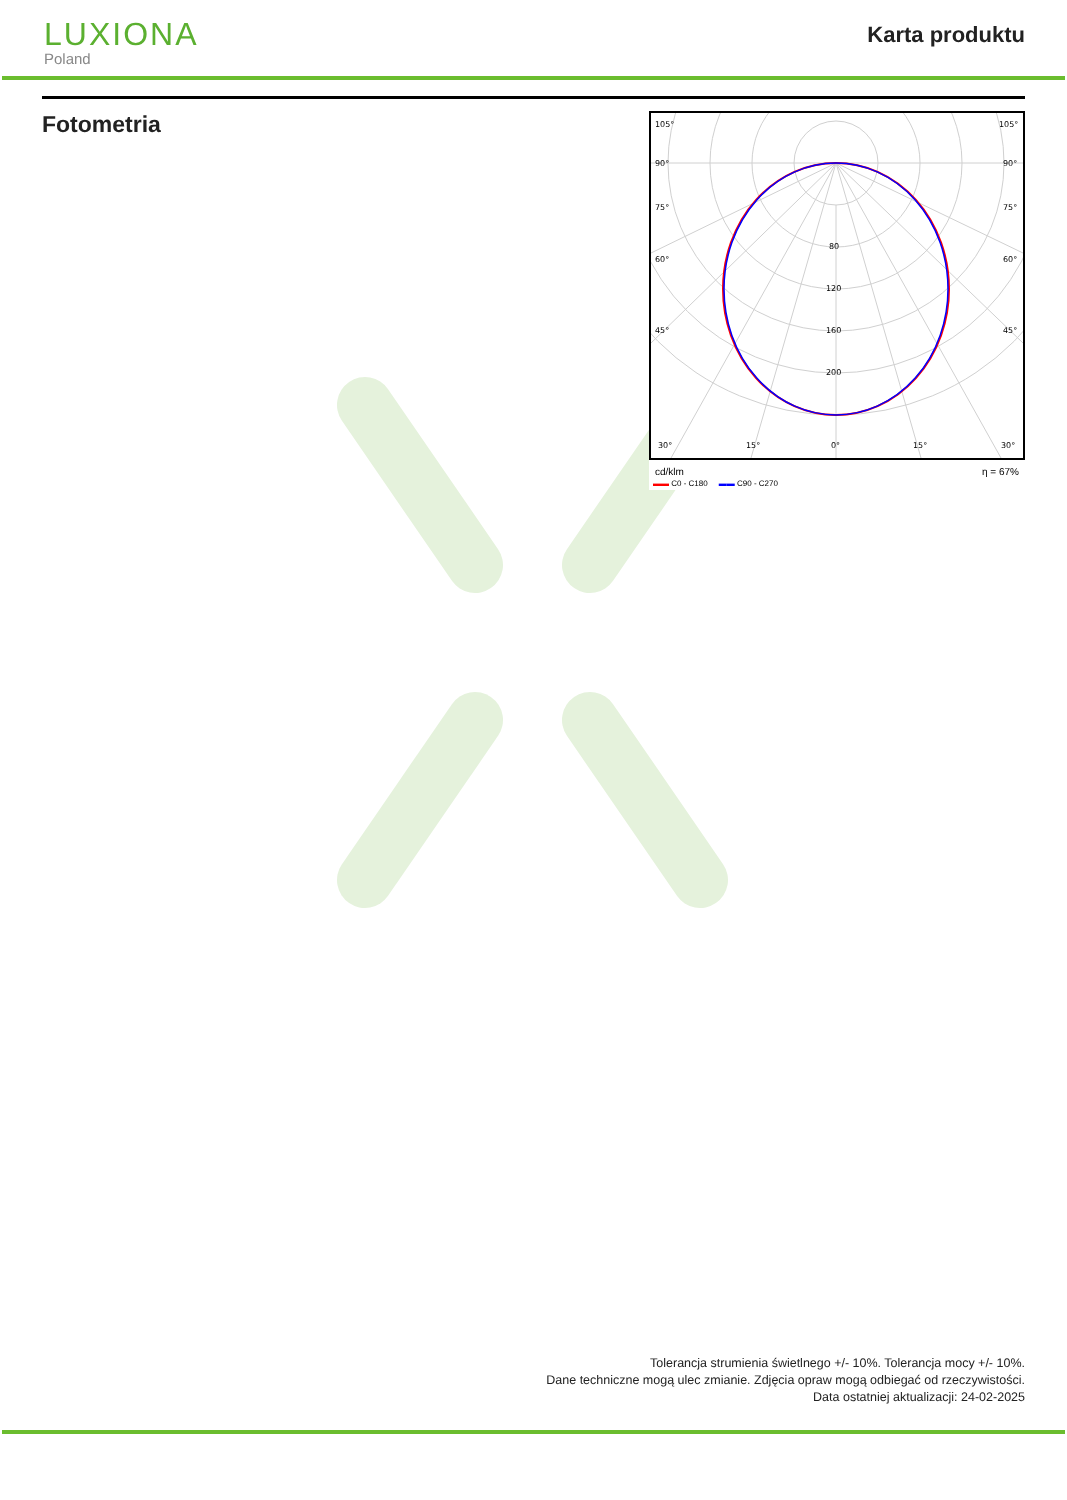LUXIONA
Poland
Karta produktu
Fotometria
105°
90°
75°
60°
45°
30°
15°
0°
15°
30°
105°
90°
75°
60°
45°
80
120
160
200
cd/klm η = 67%
▬▬ C0 - C180 ▬▬ C90 - C270
Tolerancja strumienia świetlnego +/- 10%. Tolerancja mocy +/- 10%.
Dane techniczne mogą ulec zmianie. Zdjęcia opraw mogą odbiegać od rzeczywistości.
Data ostatniej aktualizacji: 24-02-2025